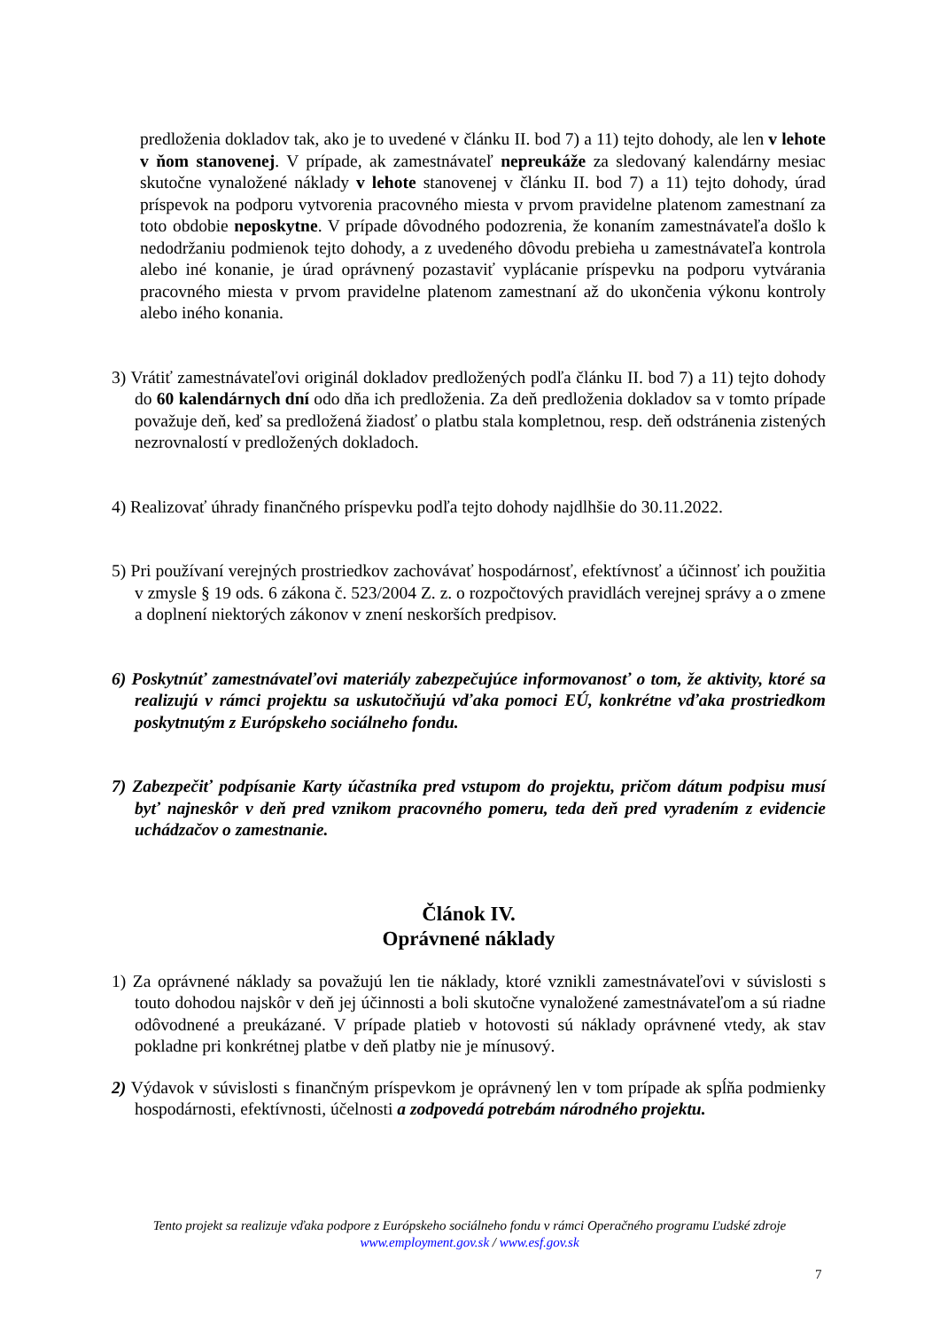predloženia dokladov tak, ako je to uvedené v článku II. bod 7) a 11) tejto dohody, ale len v lehote v ňom stanovenej. V prípade, ak zamestnávateľ nepreukáže za sledovaný kalendárny mesiac skutočne vynaložené náklady v lehote stanovenej v článku II. bod 7) a 11) tejto dohody, úrad príspevok na podporu vytvorenia pracovného miesta v prvom pravidelne platenom zamestnaní za toto obdobie neposkytne. V prípade dôvodného podozrenia, že konaním zamestnávateľa došlo k nedodržaniu podmienok tejto dohody, a z uvedeného dôvodu prebieha u zamestnávateľa kontrola alebo iné konanie, je úrad oprávnený pozastaviť vyplácanie príspevku na podporu vytvárania pracovného miesta v prvom pravidelne platenom zamestnaní až do ukončenia výkonu kontroly alebo iného konania.
3) Vrátiť zamestnávateľovi originál dokladov predložených podľa článku II. bod 7) a 11) tejto dohody do 60 kalendárnych dní odo dňa ich predloženia. Za deň predloženia dokladov sa v tomto prípade považuje deň, keď sa predložená žiadosť o platbu stala kompletnou, resp. deň odstránenia zistených nezrovnalostí v predložených dokladoch.
4) Realizovať úhrady finančného príspevku podľa tejto dohody najdlhšie do 30.11.2022.
5) Pri používaní verejných prostriedkov zachovávať hospodárnosť, efektívnosť a účinnosť ich použitia v zmysle § 19 ods. 6 zákona č. 523/2004 Z. z. o rozpočtových pravidlách verejnej správy a o zmene a doplnení niektorých zákonov v znení neskorších predpisov.
6) Poskytnúť zamestnávateľovi materiály zabezpečujúce informovanosť o tom, že aktivity, ktoré sa realizujú v rámci projektu sa uskutočňujú vďaka pomoci EÚ, konkrétne vďaka prostriedkom poskytnutým z Európskeho sociálneho fondu.
7) Zabezpečiť podpísanie Karty účastníka pred vstupom do projektu, pričom dátum podpisu musí byť najneskôr v deň pred vznikom pracovného pomeru, teda deň pred vyradením z evidencie uchádzačov o zamestnanie.
Článok IV.
Oprávnené náklady
1) Za oprávnené náklady sa považujú len tie náklady, ktoré vznikli zamestnávateľovi v súvislosti s touto dohodou najskôr v deň jej účinnosti a boli skutočne vynaložené zamestnávateľom a sú riadne odôvodnené a preukázané. V prípade platieb v hotovosti sú náklady oprávnené vtedy, ak stav pokladne pri konkrétnej platbe v deň platby nie je mínusový.
2) Výdavok v súvislosti s finančným príspevkom je oprávnený len v tom prípade ak spĺňa podmienky hospodárnosti, efektívnosti, účelnosti a zodpovedá potrebám národného projektu.
Tento projekt sa realizuje vďaka podpore z Európskeho sociálneho fondu v rámci Operačného programu Ľudské zdroje
www.employment.gov.sk / www.esf.gov.sk
7